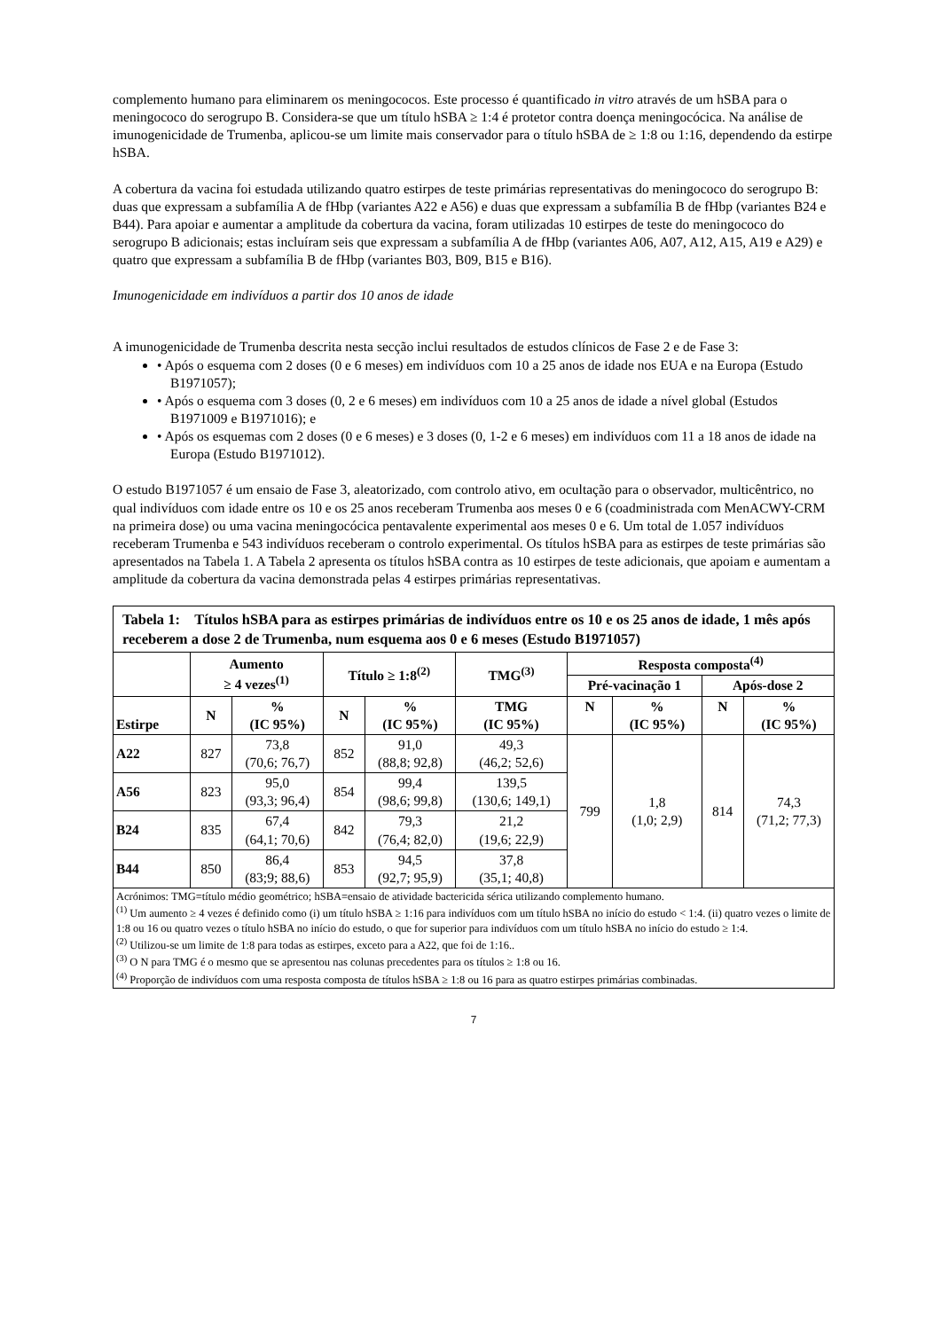complemento humano para eliminarem os meningococos. Este processo é quantificado in vitro através de um hSBA para o meningococo do serogrupo B. Considera-se que um título hSBA ≥ 1:4 é protetor contra doença meningocócica. Na análise de imunogenicidade de Trumenba, aplicou-se um limite mais conservador para o título hSBA de ≥ 1:8 ou 1:16, dependendo da estirpe hSBA.
A cobertura da vacina foi estudada utilizando quatro estirpes de teste primárias representativas do meningococo do serogrupo B: duas que expressam a subfamília A de fHbp (variantes A22 e A56) e duas que expressam a subfamília B de fHbp (variantes B24 e B44). Para apoiar e aumentar a amplitude da cobertura da vacina, foram utilizadas 10 estirpes de teste do meningococo do serogrupo B adicionais; estas incluíram seis que expressam a subfamília A de fHbp (variantes A06, A07, A12, A15, A19 e A29) e quatro que expressam a subfamília B de fHbp (variantes B03, B09, B15 e B16).
Imunogenicidade em indivíduos a partir dos 10 anos de idade
A imunogenicidade de Trumenba descrita nesta secção inclui resultados de estudos clínicos de Fase 2 e de Fase 3:
• Após o esquema com 2 doses (0 e 6 meses) em indivíduos com 10 a 25 anos de idade nos EUA e na Europa (Estudo B1971057);
• Após o esquema com 3 doses (0, 2 e 6 meses) em indivíduos com 10 a 25 anos de idade a nível global (Estudos B1971009 e B1971016); e
• Após os esquemas com 2 doses (0 e 6 meses) e 3 doses (0, 1-2 e 6 meses) em indivíduos com 11 a 18 anos de idade na Europa (Estudo B1971012).
O estudo B1971057 é um ensaio de Fase 3, aleatorizado, com controlo ativo, em ocultação para o observador, multicêntrico, no qual indivíduos com idade entre os 10 e os 25 anos receberam Trumenba aos meses 0 e 6 (coadministrada com MenACWY-CRM na primeira dose) ou uma vacina meningocócica pentavalente experimental aos meses 0 e 6. Um total de 1.057 indivíduos receberam Trumenba e 543 indivíduos receberam o controlo experimental. Os títulos hSBA para as estirpes de teste primárias são apresentados na Tabela 1. A Tabela 2 apresenta os títulos hSBA contra as 10 estirpes de teste adicionais, que apoiam e aumentam a amplitude da cobertura da vacina demonstrada pelas 4 estirpes primárias representativas.
| Tabela 1: Títulos hSBA para as estirpes primárias de indivíduos entre os 10 e os 25 anos de idade, 1 mês após receberem a dose 2 de Trumenba, num esquema aos 0 e 6 meses (Estudo B1971057) | | | | | | | | | |
| --- | --- | --- | --- | --- | --- | --- | --- | --- | --- |
| | Aumento ≥ 4 vezes<sup>(1)</sup> | | Título ≥ 1:8<sup>(2)</sup> | | TMG<sup>(3)</sup> | Resposta composta<sup>(4)</sup> | | | |
| | | | | | | Pré-vacinação 1 | | Após-dose 2 | |
| Estirpe | N | % (IC 95%) | N | % (IC 95%) | TMG (IC 95%) | N | % (IC 95%) | N | % (IC 95%) |
| A22 | 827 | 73,8 (70,6; 76,7) | 852 | 91,0 (88,8; 92,8) | 49,3 (46,2; 52,6) | 799 | 1,8 (1,0; 2,9) | 814 | 74,3 (71,2; 77,3) |
| A56 | 823 | 95,0 (93,3; 96,4) | 854 | 99,4 (98,6; 99,8) | 139,5 (130,6; 149,1) | | | | |
| B24 | 835 | 67,4 (64,1; 70,6) | 842 | 79,3 (76,4; 82,0) | 21,2 (19,6; 22,9) | | | | |
| B44 | 850 | 86,4 (83;9; 88,6) | 853 | 94,5 (92,7; 95,9) | 37,8 (35,1; 40,8) | | | | |
| Acrónimos: TMG=título médio geométrico; hSBA=ensaio de atividade bactericida sérica utilizando complemento humano. <sup>(1)</sup> Um aumento ≥ 4 vezes é definido como (i) um título hSBA ≥ 1:16 para indivíduos com um título hSBA no início do estudo < 1:4. (ii) quatro vezes o limite de 1:8 ou 16 ou quatro vezes o título hSBA no início do estudo, o que for superior para indivíduos com um título hSBA no início do estudo ≥ 1:4. <sup>(2)</sup> Utilizou-se um limite de 1:8 para todas as estirpes, exceto para a A22, que foi de 1:16.. <sup>(3)</sup> O N para TMG é o mesmo que se apresentou nas colunas precedentes para os títulos ≥ 1:8 ou 16. <sup>(4)</sup> Proporção de indivíduos com uma resposta composta de títulos hSBA ≥ 1:8 ou 16 para as quatro estirpes primárias combinadas. | | | | | | | | | |
7